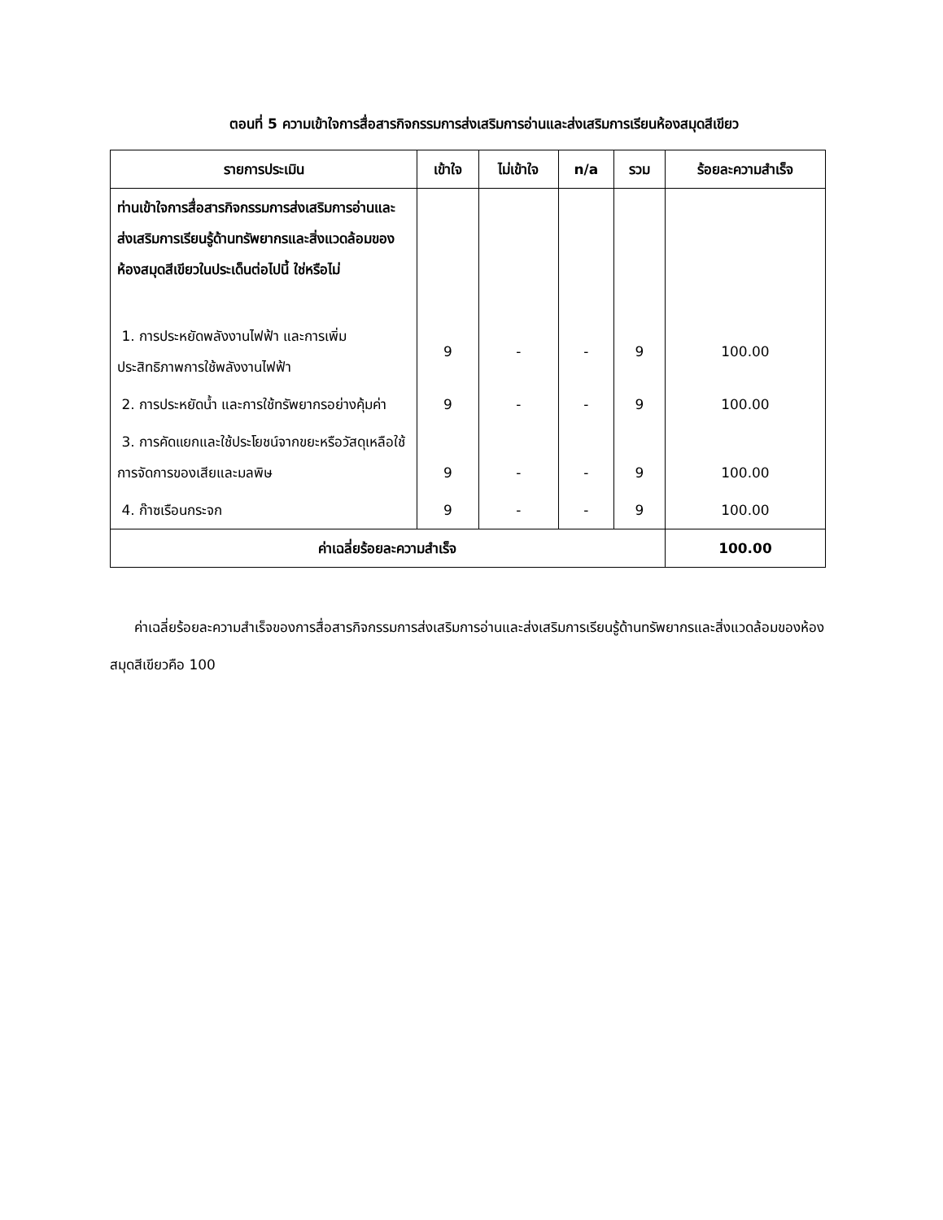ตอนที่ 5 ความเข้าใจการสื่อสารกิจกรรมการส่งเสริมการอ่านและส่งเสริมการเรียนห้องสมุดสีเขียว
| รายการประเมิน | เข้าใจ | ไม่เข้าใจ | n/a | รวม | ร้อยละความสำเร็จ |
| --- | --- | --- | --- | --- | --- |
| ท่านเข้าใจการสื่อสารกิจกรรมการส่งเสริมการอ่านและส่งเสริมการเรียนรู้ด้านทรัพยากรและสิ่งแวดล้อมของห้องสมุดสีเขียวในประเด็นต่อไปนี้ ใช่หรือไม่ | | | | | |
| 1. การประหยัดพลังงานไฟฟ้า และการเพิ่มประสิทธิภาพการใช้พลังงานไฟฟ้า | 9 | - | - | 9 | 100.00 |
| 2. การประหยัดน้ำ และการใช้ทรัพยากรอย่างคุ้มค่า | 9 | - | - | 9 | 100.00 |
| 3. การคัดแยกและใช้ประโยชน์จากขยะหรือวัสดุเหลือใช้ การจัดการของเสียและมลพิษ | 9 | - | - | 9 | 100.00 |
| 4. ก๊าซเรือนกระจก | 9 | - | - | 9 | 100.00 |
| ค่าเฉลี่ยร้อยละความสำเร็จ | | | | | 100.00 |
ค่าเฉลี่ยร้อยละความสำเร็จของการสื่อสารกิจกรรมการส่งเสริมการอ่านและส่งเสริมการเรียนรู้ด้านทรัพยากรและสิ่งแวดล้อมของห้องสมุดสีเขียวคือ 100